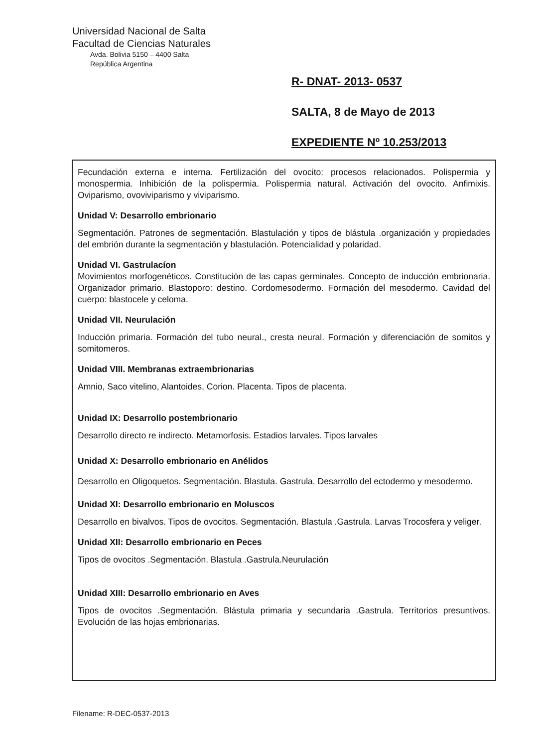Universidad Nacional de Salta
Facultad de Ciencias Naturales
Avda. Bolivia 5150 – 4400 Salta
República Argentina
R- DNAT- 2013- 0537
SALTA, 8 de Mayo de 2013
EXPEDIENTE Nº 10.253/2013
Fecundación externa e interna. Fertilización del ovocito: procesos relacionados. Polispermia y monospermia. Inhibición de la polispermia. Polispermia natural. Activación del ovocito. Anfimixis. Oviparismo, ovoviviparismo y viviparismo.
Unidad V: Desarrollo embrionario
Segmentación. Patrones de segmentación. Blastulación y tipos de blástula .organización y propiedades del embrión durante la segmentación y blastulación. Potencialidad y polaridad.
Unidad VI. Gastrulacíon
Movimientos morfogenéticos. Constitución de las capas germinales. Concepto de inducción embrionaria. Organizador primario. Blastoporo: destino. Cordomesodermo. Formación del mesodermo. Cavidad del cuerpo: blastocele y celoma.
Unidad VII. Neurulación
Inducción primaria. Formación del tubo neural., cresta neural. Formación y diferenciación de somitos y somitomeros.
Unidad VIII. Membranas extraembrionarias
Amnio, Saco vitelino, Alantoides, Corion. Placenta. Tipos de placenta.
Unidad IX: Desarrollo postembrionario
Desarrollo directo re indirecto. Metamorfosis. Estadios larvales. Tipos larvales
Unidad X: Desarrollo embrionario en Anélidos
Desarrollo en Oligoquetos. Segmentación. Blastula. Gastrula. Desarrollo del ectodermo y mesodermo.
Unidad XI: Desarrollo embrionario en Moluscos
Desarrollo en bivalvos. Tipos de ovocitos. Segmentación. Blastula .Gastrula. Larvas Trocosfera y veliger.
Unidad XII: Desarrollo embrionario en Peces
Tipos de ovocitos .Segmentación. Blastula .Gastrula.Neurulación
Unidad XIII: Desarrollo embrionario en Aves
Tipos de ovocitos .Segmentación. Blástula primaria y secundaria .Gastrula. Territorios presuntivos. Evolución de las hojas embrionarias.
Filename: R-DEC-0537-2013